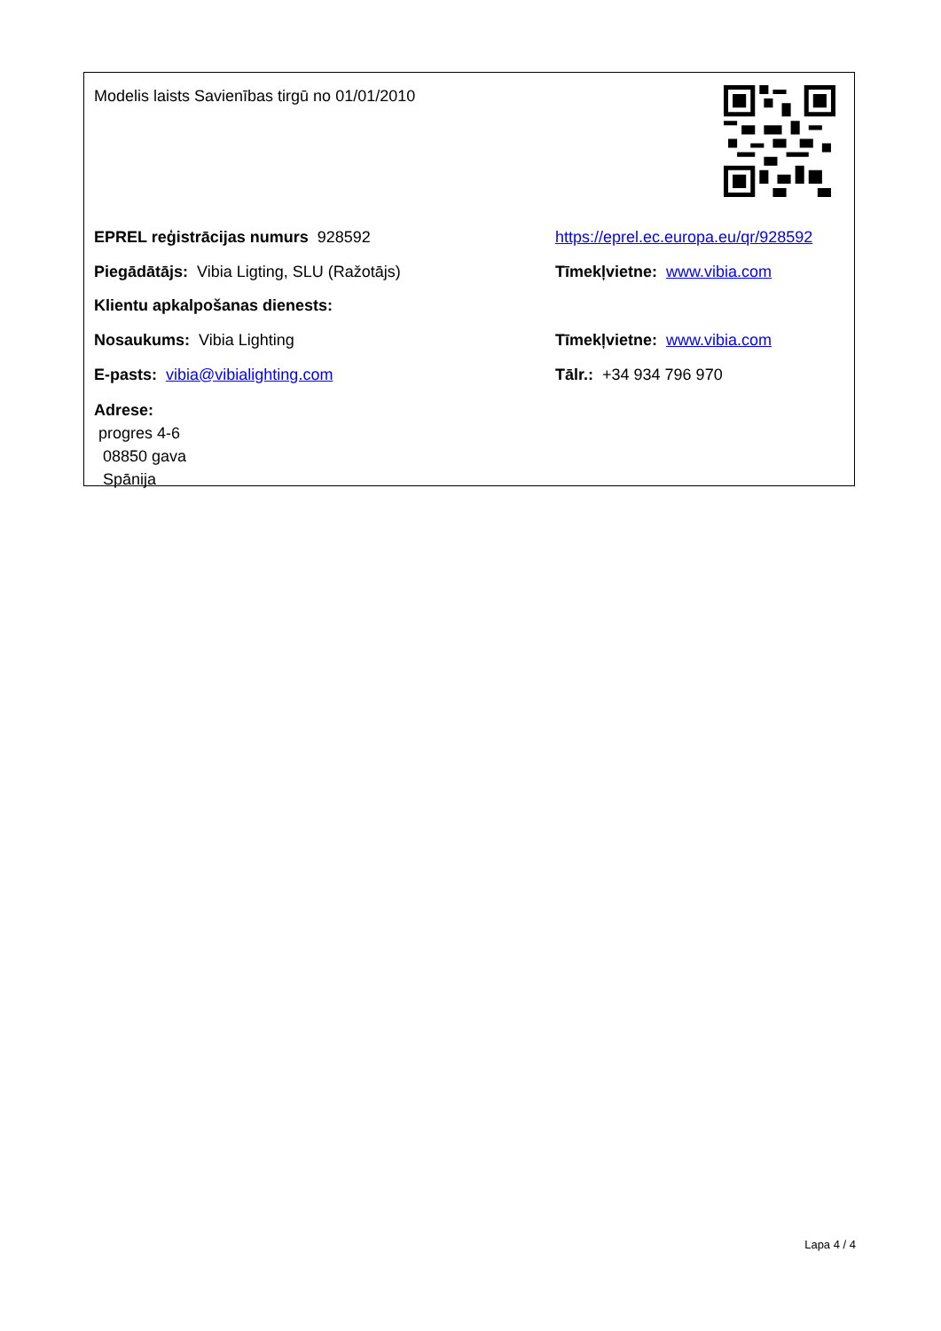Modelis laists Savienības tirgū no 01/01/2010
EPREL reģistrācijas numurs 928592
https://eprel.ec.europa.eu/qr/928592
Piegādātājs: Vibia Ligting, SLU (Ražotājs) Tīmekļvietne: www.vibia.com
Klientu apkalpošanas dienests:
Nosaukums: Vibia Lighting Tīmekļvietne: www.vibia.com
E-pasts: vibia@vibialighting.com Tālr.: +34 934 796 970
Adrese:
progres 4-6
08850 gava
Spānija
Lapa 4 / 4